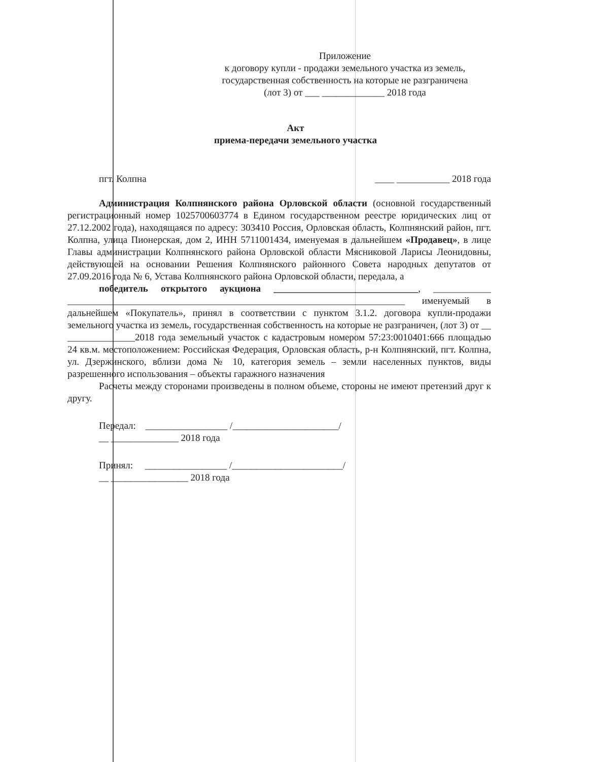Приложение
к договору купли - продажи земельного участка из земель, государственная собственность на которые не разграничена (лот 3) от ___ _____________ 2018 года
Акт
приема-передачи земельного участка
пгт. Колпна ____ ___________ 2018 года
Администрация Колпнянского района Орловской области (основной государственный регистрационный номер 1025700603774 в Едином государственном реестре юридических лиц от 27.12.2002 года), находящаяся по адресу: 303410 Россия, Орловская область, Колпнянский район, пгт. Колпна, улица Пионерская, дом 2, ИНН 5711001434, именуемая в дальнейшем «Продавец», в лице Главы администрации Колпнянского района Орловской области Мясниковой Ларисы Леонидовны, действующей на основании Решения Колпнянского районного Совета народных депутатов от 27.09.2016 года № 6, Устава Колпнянского района Орловской области, передала, а
победитель открытого аукциона ______________________________, ____________ ______________________________________________________________________ именуемый в дальнейшем «Покупатель», принял в соответствии с пунктом 3.1.2. договора купли-продажи земельного участка из земель, государственная собственность на которые не разграничен, (лот 3) от __ ______________2018 года земельный участок с кадастровым номером 57:23:0010401:666 площадью 24 кв.м. местоположением: Российская Федерация, Орловская область, р-н Колпнянский, пгт. Колпна, ул. Дзержинского, вблизи дома № 10, категория земель – земли населенных пунктов, виды разрешенного использования – объекты гаражного назначения
Расчеты между сторонами произведены в полном объеме, стороны не имеют претензий друг к другу.
Передал: _________________ /______________________/
__ ______________ 2018 года
Принял: _________________ /_______________________/
__ ________________ 2018 года